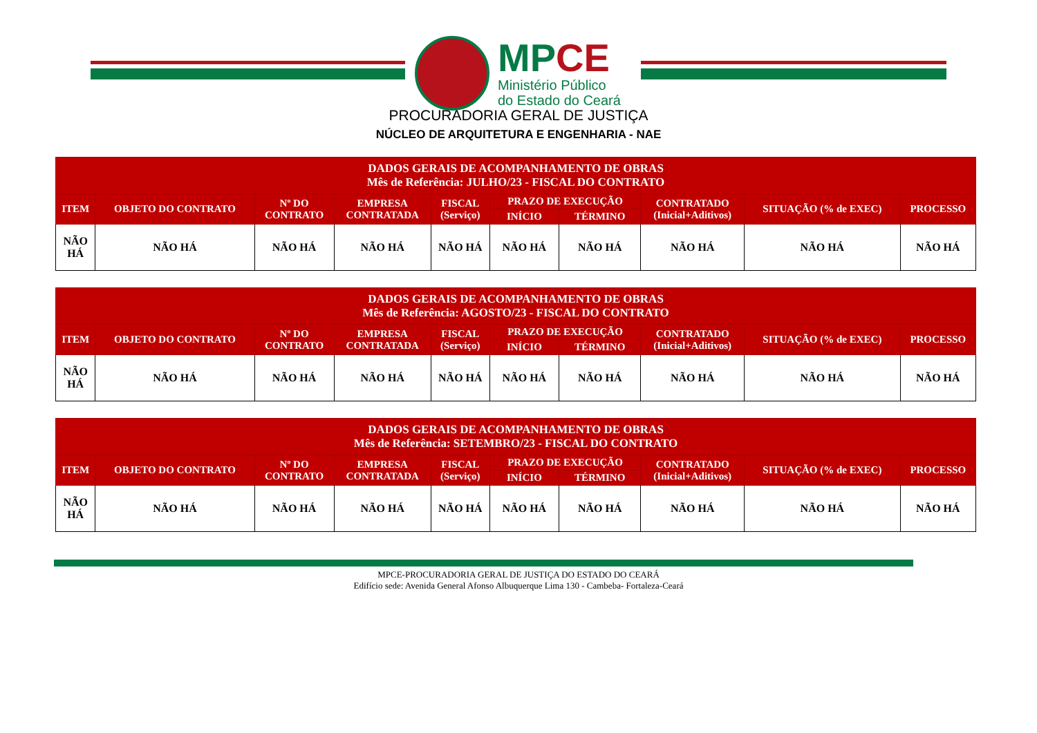MPCE
Ministério Público
do Estado do Ceará
PROCURADORIA GERAL DE JUSTIÇA
NÚCLEO DE ARQUITETURA E ENGENHARIA - NAE
| DADOS GERAIS DE ACOMPANHAMENTO DE OBRAS Mês de Referência: JULHO/23 - FISCAL DO CONTRATO | | | | | | | | | |
| --- | --- | --- | --- | --- | --- | --- | --- | --- | --- |
| ITEM | OBJETO DO CONTRATO | Nº DO CONTRATO | EMPRESA CONTRATADA | FISCAL (Serviço) | PRAZO DE EXECUÇÃO | | CONTRATADO (Inicial+Aditivos) | SITUAÇÃO (% de EXEC) | PROCESSO |
| | | | | | INÍCIO | TÉRMINO | | | |
| NÃO HÁ | NÃO HÁ | NÃO HÁ | NÃO HÁ | NÃO HÁ | NÃO HÁ | NÃO HÁ | NÃO HÁ | NÃO HÁ | NÃO HÁ |
| DADOS GERAIS DE ACOMPANHAMENTO DE OBRAS Mês de Referência: AGOSTO/23 - FISCAL DO CONTRATO | | | | | | | | | |
| --- | --- | --- | --- | --- | --- | --- | --- | --- | --- |
| ITEM | OBJETO DO CONTRATO | Nº DO CONTRATO | EMPRESA CONTRATADA | FISCAL (Serviço) | PRAZO DE EXECUÇÃO | | CONTRATADO (Inicial+Aditivos) | SITUAÇÃO (% de EXEC) | PROCESSO |
| | | | | | INÍCIO | TÉRMINO | | | |
| NÃO HÁ | NÃO HÁ | NÃO HÁ | NÃO HÁ | NÃO HÁ | NÃO HÁ | NÃO HÁ | NÃO HÁ | NÃO HÁ | NÃO HÁ |
| DADOS GERAIS DE ACOMPANHAMENTO DE OBRAS Mês de Referência: SETEMBRO/23 - FISCAL DO CONTRATO | | | | | | | | | |
| --- | --- | --- | --- | --- | --- | --- | --- | --- | --- |
| ITEM | OBJETO DO CONTRATO | Nº DO CONTRATO | EMPRESA CONTRATADA | FISCAL (Serviço) | PRAZO DE EXECUÇÃO | | CONTRATADO (Inicial+Aditivos) | SITUAÇÃO (% de EXEC) | PROCESSO |
| | | | | | INÍCIO | TÉRMINO | | | |
| NÃO HÁ | NÃO HÁ | NÃO HÁ | NÃO HÁ | NÃO HÁ | NÃO HÁ | NÃO HÁ | NÃO HÁ | NÃO HÁ | NÃO HÁ |
MPCE-PROCURADORIA GERAL DE JUSTIÇA DO ESTADO DO CEARÁ
Edifício sede: Avenida General Afonso Albuquerque Lima 130 - Cambeba- Fortaleza-Ceará